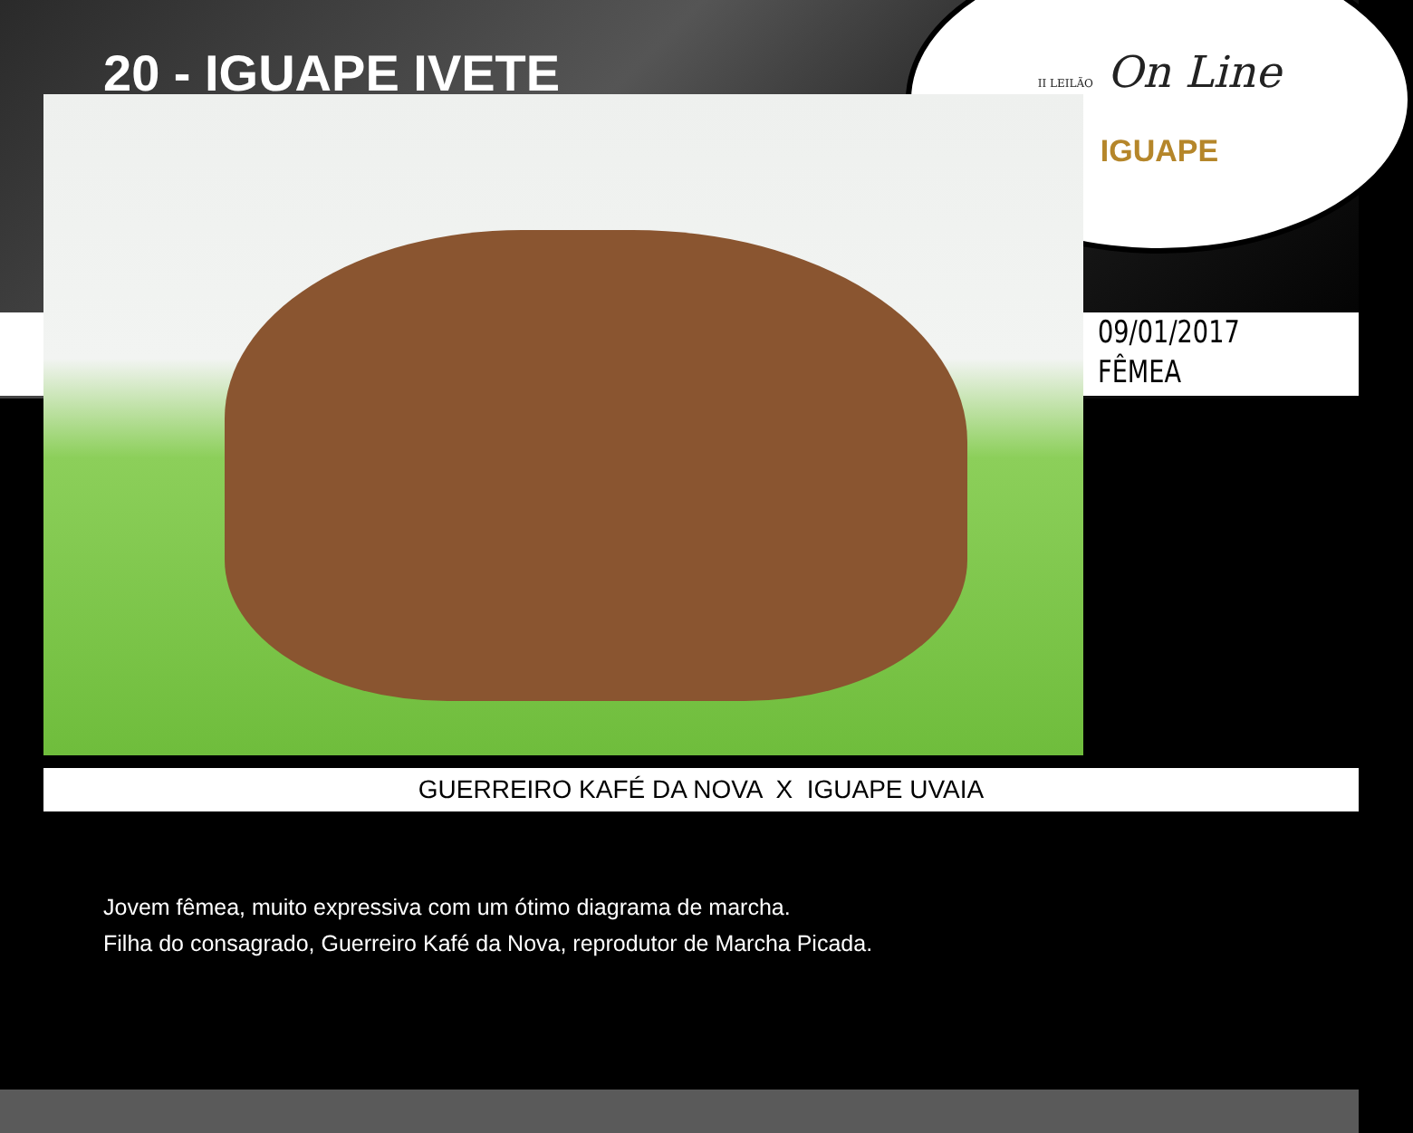II LEILÃO On Line
IGUAPE
20 - IGUAPE IVETE
09/01/2017
FÊMEA
GUERREIRO KAFÉ DA NOVA X IGUAPE UVAIA
Jovem fêmea, muito expressiva com um ótimo diagrama de marcha.
Filha do consagrado, Guerreiro Kafé da Nova, reprodutor de Marcha Picada.